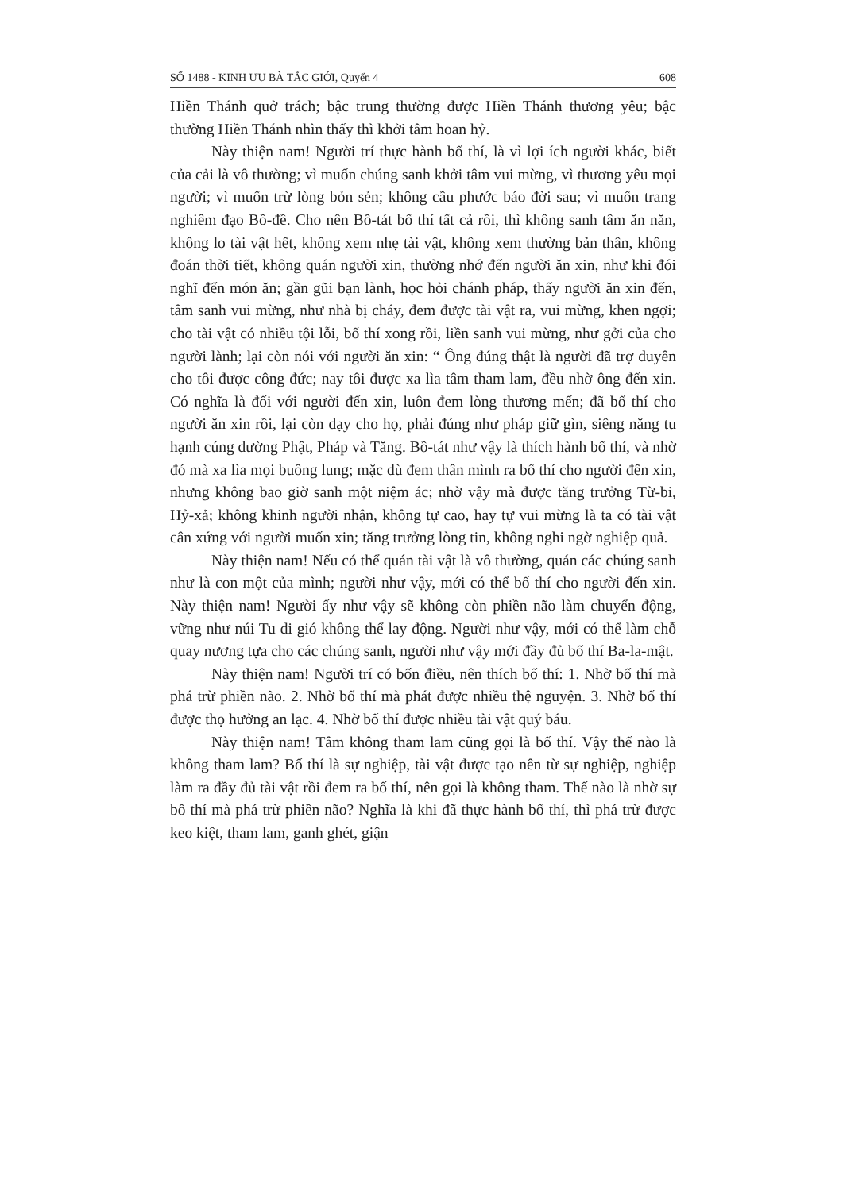SỐ 1488 - KINH ƯU BÀ TẮC GIỚI, Quyển 4 608
Hiền Thánh quở trách; bậc trung thường được Hiền Thánh thương yêu; bậc thường Hiền Thánh nhìn thấy thì khởi tâm hoan hỷ.
Này thiện nam! Người trí thực hành bố thí, là vì lợi ích người khác, biết của cải là vô thường; vì muốn chúng sanh khởi tâm vui mừng, vì thương yêu mọi người; vì muốn trừ lòng bỏn sẻn; không cầu phước báo đời sau; vì muốn trang nghiêm đạo Bồ-đề. Cho nên Bồ-tát bố thí tất cả rồi, thì không sanh tâm ăn năn, không lo tài vật hết, không xem nhẹ tài vật, không xem thường bản thân, không đoán thời tiết, không quán người xin, thường nhớ đến người ăn xin, như khi đói nghĩ đến món ăn; gần gũi bạn lành, học hỏi chánh pháp, thấy người ăn xin đến, tâm sanh vui mừng, như nhà bị cháy, đem được tài vật ra, vui mừng, khen ngợi; cho tài vật có nhiều tội lỗi, bố thí xong rồi, liền sanh vui mừng, như gởi của cho người lành; lại còn nói với người ăn xin: “ Ông đúng thật là người đã trợ duyên cho tôi được công đức; nay tôi được xa lìa tâm tham lam, đều nhờ ông đến xin. Có nghĩa là đối với người đến xin, luôn đem lòng thương mến; đã bố thí cho người ăn xin rồi, lại còn dạy cho họ, phải đúng như pháp giữ gìn, siêng năng tu hạnh cúng dường Phật, Pháp và Tăng. Bồ-tát như vậy là thích hành bố thí, và nhờ đó mà xa lìa mọi buông lung; mặc dù đem thân mình ra bố thí cho người đến xin, nhưng không bao giờ sanh một niệm ác; nhờ vậy mà được tăng trưởng Từ-bi, Hỷ-xả; không khinh người nhận, không tự cao, hay tự vui mừng là ta có tài vật cân xứng với người muốn xin; tăng trưởng lòng tin, không nghi ngờ nghiệp quả.
Này thiện nam! Nếu có thể quán tài vật là vô thường, quán các chúng sanh như là con một của mình; người như vậy, mới có thể bố thí cho người đến xin. Này thiện nam! Người ấy như vậy sẽ không còn phiền não làm chuyển động, vững như núi Tu di gió không thể lay động. Người như vậy, mới có thể làm chỗ quay nương tựa cho các chúng sanh, người như vậy mới đầy đủ bố thí Ba-la-mật.
Này thiện nam! Người trí có bốn điều, nên thích bố thí: 1. Nhờ bố thí mà phá trừ phiền não. 2. Nhờ bố thí mà phát được nhiều thệ nguyện. 3. Nhờ bố thí được thọ hưởng an lạc. 4. Nhờ bố thí được nhiều tài vật quý báu.
Này thiện nam! Tâm không tham lam cũng gọi là bố thí. Vậy thế nào là không tham lam? Bố thí là sự nghiệp, tài vật được tạo nên từ sự nghiệp, nghiệp làm ra đầy đủ tài vật rồi đem ra bố thí, nên gọi là không tham. Thế nào là nhờ sự bố thí mà phá trừ phiền não? Nghĩa là khi đã thực hành bố thí, thì phá trừ được keo kiệt, tham lam, ganh ghét, giận